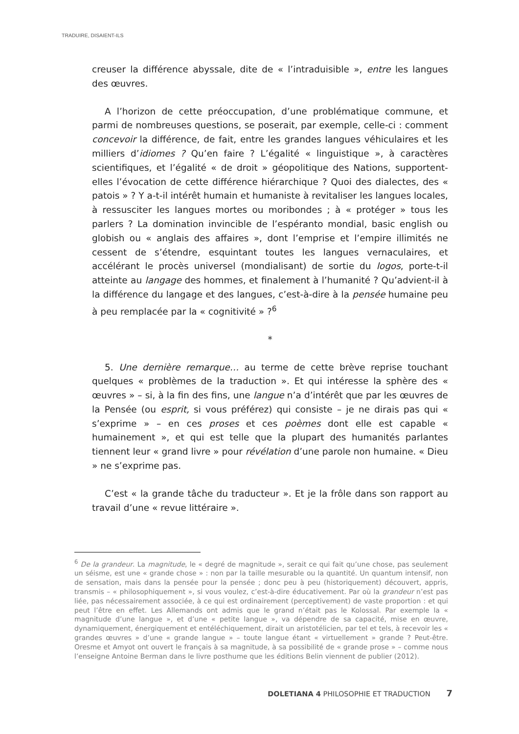TRADUIRE, DISAIENT-ILS
creuser la différence abyssale, dite de « l’intraduisible », entre les langues des œuvres.
A l’horizon de cette préoccupation, d’une problématique commune, et parmi de nombreuses questions, se poserait, par exemple, celle-ci : comment concevoir la différence, de fait, entre les grandes langues véhiculaires et les milliers d’idiomes ? Qu’en faire ? L’égalité « linguistique », à caractères scientifiques, et l’égalité « de droit » géopolitique des Nations, supportent-elles l’évocation de cette différence hiérarchique ? Quoi des dialectes, des « patois » ? Y a-t-il intérêt humain et humaniste à revitaliser les langues locales, à ressusciter les langues mortes ou moribondes ; à « protéger » tous les parlers ? La domination invincible de l’espéranto mondial, basic english ou globish ou « anglais des affaires », dont l’emprise et l’empire illimités ne cessent de s’étendre, esquintant toutes les langues vernaculaires, et accélérant le procès universel (mondialisant) de sortie du logos, porte-t-il atteinte au langage des hommes, et finalement à l’humanité ? Qu’advient-il à la différence du langage et des langues, c’est-à-dire à la pensée humaine peu à peu remplacée par la « cognitivité » ?<sup>6</sup>
*
5. Une dernière remarque… au terme de cette brève reprise touchant quelques « problèmes de la traduction ». Et qui intéresse la sphère des « œuvres » – si, à la fin des fins, une langue n’a d’intérêt que par les œuvres de la Pensée (ou esprit, si vous préférez) qui consiste – je ne dirais pas qui « s’exprime » – en ces proses et ces poèmes dont elle est capable « humainement », et qui est telle que la plupart des humanités parlantes tiennent leur « grand livre » pour révélation d’une parole non humaine. « Dieu » ne s’exprime pas.
C’est « la grande tâche du traducteur ». Et je la frôle dans son rapport au travail d’une « revue littéraire ».
<sup>6</sup> De la grandeur. La magnitude, le « degré de magnitude », serait ce qui fait qu’une chose, pas seulement un séisme, est une « grande chose » : non par la taille mesurable ou la quantité. Un quantum intensif, non de sensation, mais dans la pensée pour la pensée ; donc peu à peu (historiquement) découvert, appris, transmis – « philosophiquement », si vous voulez, c’est-à-dire éducativement. Par où la grandeur n’est pas liée, pas nécessairement associée, à ce qui est ordinairement (perceptivement) de vaste proportion : et qui peut l’être en effet. Les Allemands ont admis que le grand n’était pas le Kolossal. Par exemple la « magnitude d’une langue », et d’une « petite langue », va dépendre de sa capacité, mise en œuvre, dynamiquement, énergiquement et entéléchiquement, dirait un aristotélicien, par tel et tels, à recevoir les « grandes œuvres » d’une « grande langue » – toute langue étant « virtuellement » grande ? Peut-être. Oresme et Amyot ont ouvert le français à sa magnitude, à sa possibilité de « grande prose » – comme nous l’enseigne Antoine Berman dans le livre posthume que les éditions Belin viennent de publier (2012).
DOLETIANA 4 PHILOSOPHIE ET TRADUCTION 7